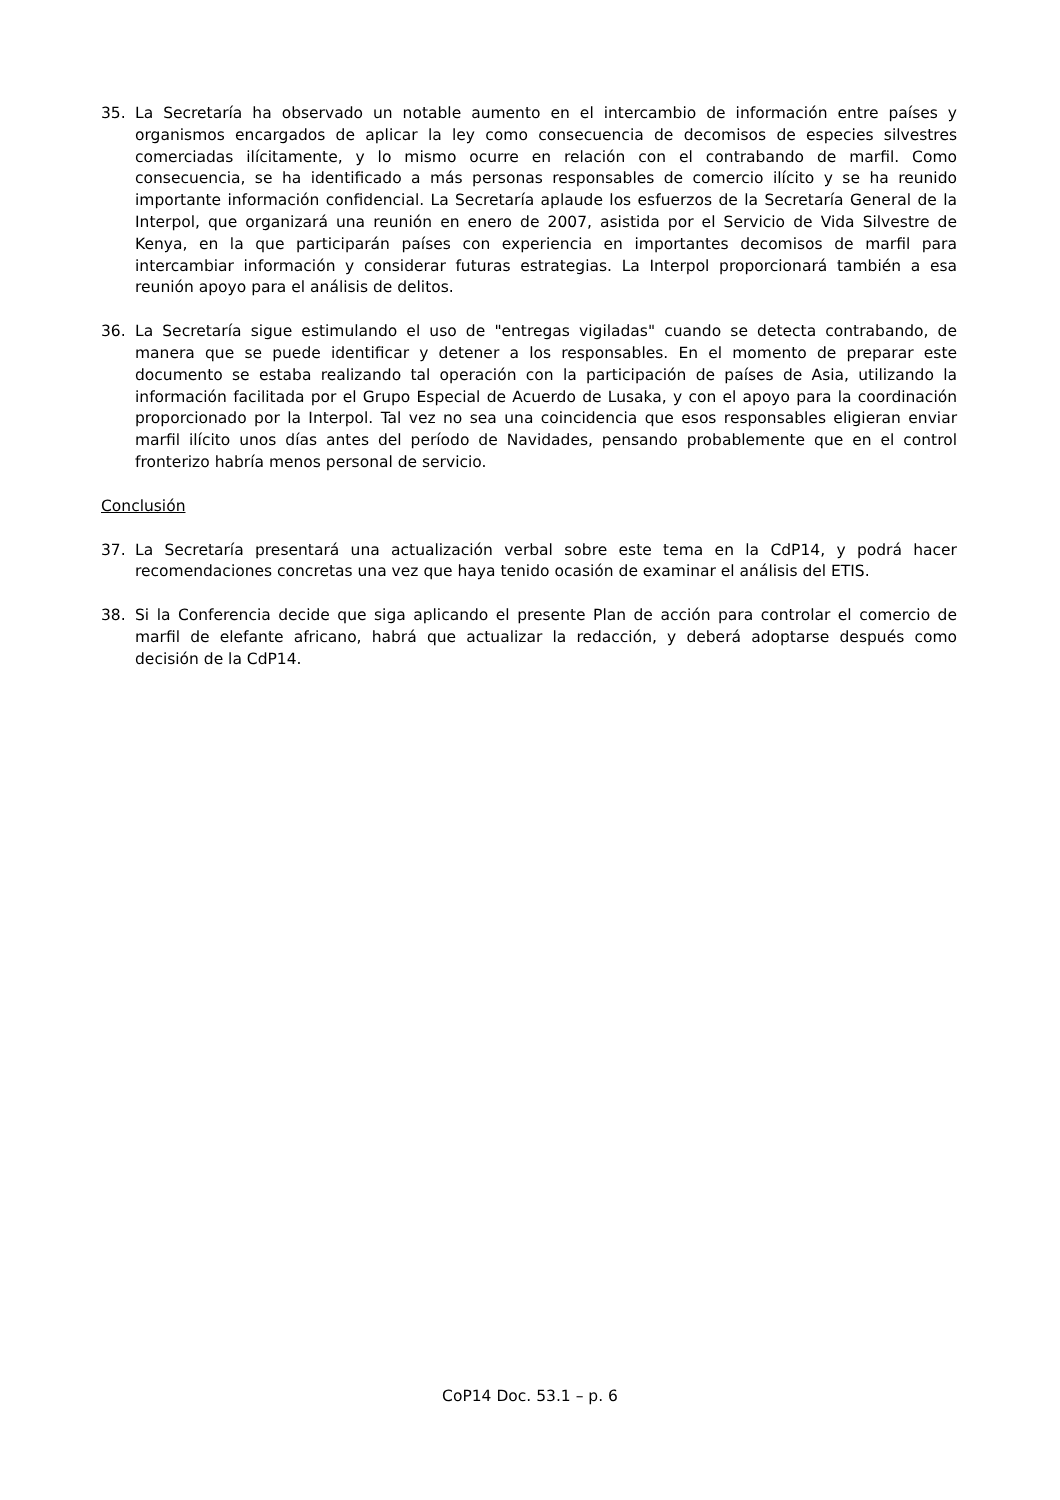35. La Secretaría ha observado un notable aumento en el intercambio de información entre países y organismos encargados de aplicar la ley como consecuencia de decomisos de especies silvestres comerciadas ilícitamente, y lo mismo ocurre en relación con el contrabando de marfil. Como consecuencia, se ha identificado a más personas responsables de comercio ilícito y se ha reunido importante información confidencial. La Secretaría aplaude los esfuerzos de la Secretaría General de la Interpol, que organizará una reunión en enero de 2007, asistida por el Servicio de Vida Silvestre de Kenya, en la que participarán países con experiencia en importantes decomisos de marfil para intercambiar información y considerar futuras estrategias. La Interpol proporcionará también a esa reunión apoyo para el análisis de delitos.
36. La Secretaría sigue estimulando el uso de "entregas vigiladas" cuando se detecta contrabando, de manera que se puede identificar y detener a los responsables. En el momento de preparar este documento se estaba realizando tal operación con la participación de países de Asia, utilizando la información facilitada por el Grupo Especial de Acuerdo de Lusaka, y con el apoyo para la coordinación proporcionado por la Interpol. Tal vez no sea una coincidencia que esos responsables eligieran enviar marfil ilícito unos días antes del período de Navidades, pensando probablemente que en el control fronterizo habría menos personal de servicio.
Conclusión
37. La Secretaría presentará una actualización verbal sobre este tema en la CdP14, y podrá hacer recomendaciones concretas una vez que haya tenido ocasión de examinar el análisis del ETIS.
38. Si la Conferencia decide que siga aplicando el presente Plan de acción para controlar el comercio de marfil de elefante africano, habrá que actualizar la redacción, y deberá adoptarse después como decisión de la CdP14.
CoP14 Doc. 53.1 – p. 6